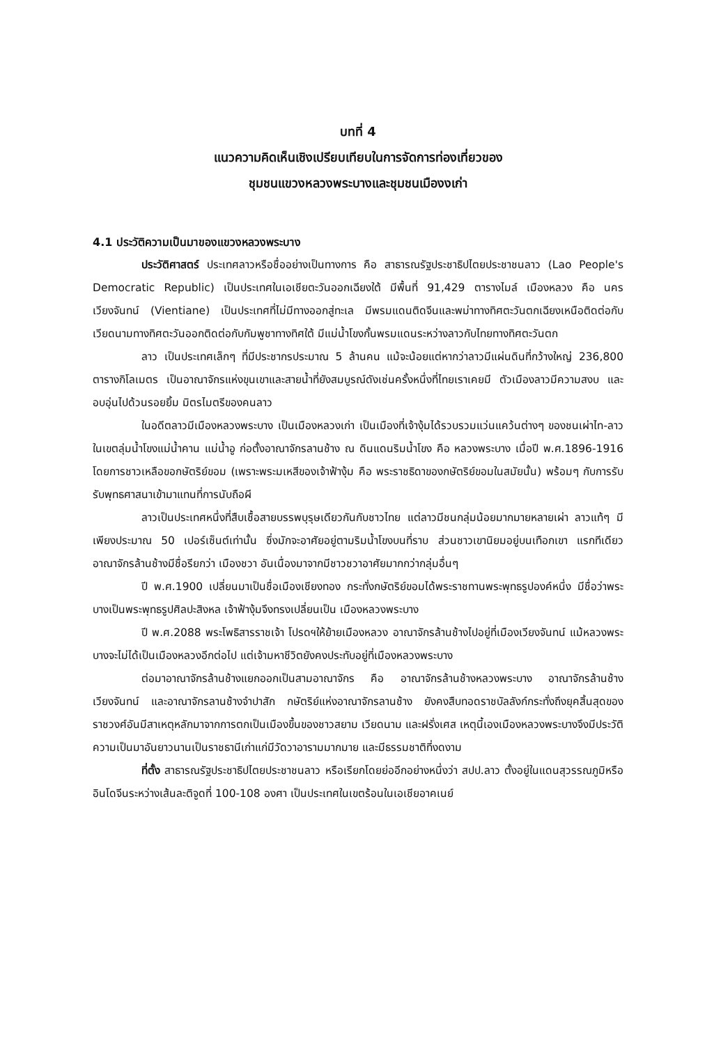บทที่ 4
แนวความคิดเห็นเชิงเปรียบเทียบในการจัดการท่องเที่ยวของ
ชุมชนแขวงหลวงพระบางและชุมชนเมืองงเก่า
4.1 ประวัติความเป็นมาของแขวงหลวงพระบาง
ประวัติศาสตร์ ประเทศลาวหรือชื่ออย่างเป็นทางการ คือ สาธารณรัฐประชาธิปไตยประชาชนลาว (Lao People's Democratic Republic) เป็นประเทศในเอเชียตะวันออกเฉียงใต้ มีพื้นที่ 91,429 ตารางไมล์ เมืองหลวง คือ นครเวียงจันทน์ (Vientiane) เป็นประเทศที่ไม่มีทางออกสู่ทะเล มีพรมแดนติดจีนและพม่าทางทิศตะวันตกเฉียงเหนือติดต่อกับเวียดนามทางทิศตะวันออกติดต่อกับกัมพูชาทางทิศใต้ มีแม่น้ำโขงกั้นพรมแดนระหว่างลาวกับไทยทางทิศตะวันตก
ลาว เป็นประเทศเล็กๆ ที่มีประชากรประมาณ 5 ล้านคน แม้จะน้อยแต่หากว่าลาวมีแผ่นดินที่กว้างใหญ่ 236,800 ตารางกิโลเมตร เป็นอาณาจักรแห่งขุนเขาและสายน้ำที่ยังสมบูรณ์ดังเช่นครั้งหนึ่งที่ไทยเราเคยมี ตัวเมืองลาวมีความสงบ และอบอุ่นไปด้วนรอยยิ้ม มิตรไมตรีของคนลาว
ในอดีตลาวมีเมืองหลวงพระบาง เป็นเมืองหลวงเก่า เป็นเมืองที่เจ้างุ้มได้รวบรวมแว่นแคว้นต่างๆ ของชนเผ่าไท-ลาวในเขตลุ่มน้ำโขงแม่น้ำคาน แม่น้ำอู ก่อตั้งอาณาจักรลานช้าง ณ ดินแดนริมน้ำโขง คือ หลวงพระบาง เมื่อปี พ.ศ.1896-1916 โดยการชาวเหลือขอกษัตริย์ขอม (เพราะพระมเหสีของเจ้าฟ้างุ้ม คือ พระราชธิดาของกษัตริย์ขอมในสมัยนั้น) พร้อมๆ กับการรับรับพุทธศาสนาเข้ามาแทนที่การนับถือผี
ลาวเป็นประเทศหนึ่งที่สืบเชื้อสายบรรพบุรุษเดียวกันกับชาวไทย แต่ลาวมีชนกลุ่มน้อยมากมายหลายเผ่า ลาวแท้ๆ มีเพียงประมาณ 50 เปอร์เซ็นต์เท่านั้น ซึ่งมักจะอาศัยอยู่ตามริมน้ำโขงบนที่ราบ ส่วนชาวเขานิยมอยู่บนเทือกเขา แรกทีเดียวอาณาจักรล้านช้างมีชื่อรียกว่า เมืองชวา อันเนื่องมาจากมีชาวชวาอาศัยมากกว่ากลุ่มอื่นๆ
ปี พ.ศ.1900 เปลี่ยนมาเป็นชื่อเมืองเชียงทอง กระทั่งกษัตริย์ขอมได้พระราชทานพระพุทธรูปองค์หนึ่ง มีชื่อว่าพระบางเป็นพระพุทธรูปศิลปะสิงหล เจ้าฟ้างุ้มจึงทรงเปลี่ยนเป็น เมืองหลวงพระบาง
ปี พ.ศ.2088 พระโพธิสารราชเจ้า โปรดฯให้ย้ายเมืองหลวง อาณาจักรล้านช้างไปอยู่ที่เมืองเวียงจันทน์ แม้หลวงพระบางจะไม่ได้เป็นเมืองหลวงอีกต่อไป แต่เจ้ามหาชีวิตยังคงประทับอยู่ที่เมืองหลวงพระบาง
ต่อมาอาณาจักรล้านช้างแยกออกเป็นสามอาณาจักร คือ อาณาจักรล้านช้างหลวงพระบาง อาณาจักรล้านช้างเวียงจันทน์ และอาณาจักรลานช้างจำปาสัก กษัตริย์แห่งอาณาจักรลานช้าง ยังคงสืบทอดราชบัลลังก์กระทั่งถึงยุคสิ้นสุดของราชวงศ์อันมีสาเหตุหลักมาจากการตกเป็นเมืองขึ้นของชาวสยาม เวียดนาม และฝรั่งเศส เหตุนี้เองเมืองหลวงพระบางจึงมีประวัติความเป็นมาอันยาวนานเป็นราชธานีเก่าแก่มีวัดวาอารามมากมาย และมีธรรมชาติที่งดงาม
ที่ตั้ง สาธารณรัฐประชาธิปไตยประชาชนลาว หรือเรียกโดยย่ออีกอย่างหนึ่งว่า สปป.ลาว ตั้งอยู่ในแดนสุวรรณภูมิหรืออินโดจีนระหว่างเส้นละติจูดที่ 100-108 องศา เป็นประเทศในเขตร้อนในเอเชียอาคเนย์